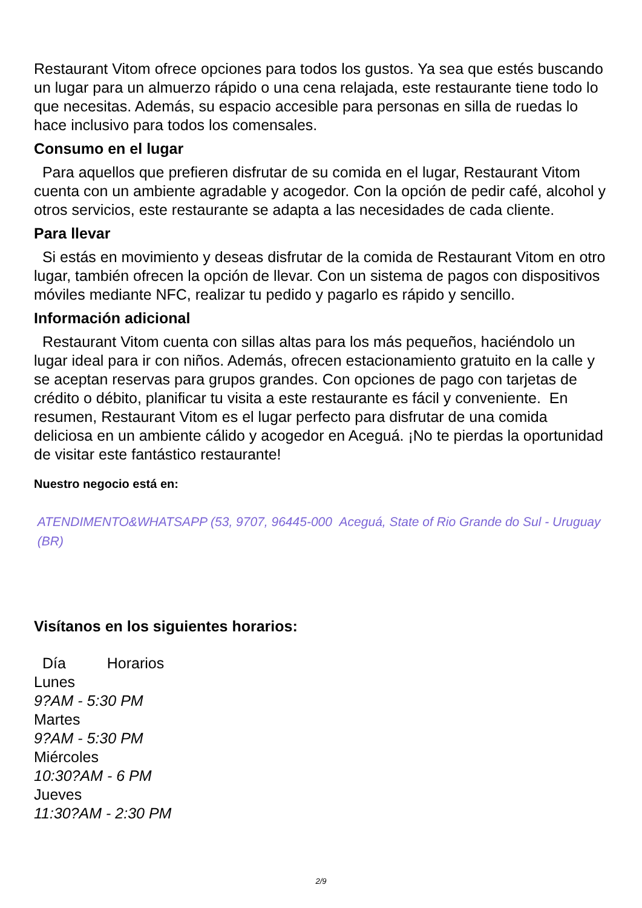Restaurant Vitom ofrece opciones para todos los gustos. Ya sea que estés buscando un lugar para un almuerzo rápido o una cena relajada, este restaurante tiene todo lo que necesitas. Además, su espacio accesible para personas en silla de ruedas lo hace inclusivo para todos los comensales.
Consumo en el lugar
Para aquellos que prefieren disfrutar de su comida en el lugar, Restaurant Vitom cuenta con un ambiente agradable y acogedor. Con la opción de pedir café, alcohol y otros servicios, este restaurante se adapta a las necesidades de cada cliente.
Para llevar
Si estás en movimiento y deseas disfrutar de la comida de Restaurant Vitom en otro lugar, también ofrecen la opción de llevar. Con un sistema de pagos con dispositivos móviles mediante NFC, realizar tu pedido y pagarlo es rápido y sencillo.
Información adicional
Restaurant Vitom cuenta con sillas altas para los más pequeños, haciéndolo un lugar ideal para ir con niños. Además, ofrecen estacionamiento gratuito en la calle y se aceptan reservas para grupos grandes. Con opciones de pago con tarjetas de crédito o débito, planificar tu visita a este restaurante es fácil y conveniente. En resumen, Restaurant Vitom es el lugar perfecto para disfrutar de una comida deliciosa en un ambiente cálido y acogedor en Aceguá. ¡No te pierdas la oportunidad de visitar este fantástico restaurante!
Nuestro negocio está en:
ATENDIMENTO&WHATSAPP (53, 9707, 96445-000 Aceguá, State of Rio Grande do Sul - Uruguay (BR)
Visítanos en los siguientes horarios:
| Día | Horarios |
| --- | --- |
| Lunes | |
| 9?AM - 5:30 PM | |
| Martes | |
| 9?AM - 5:30 PM | |
| Miércoles | |
| 10:30?AM - 6 PM | |
| Jueves | |
| 11:30?AM - 2:30 PM | |
2/9